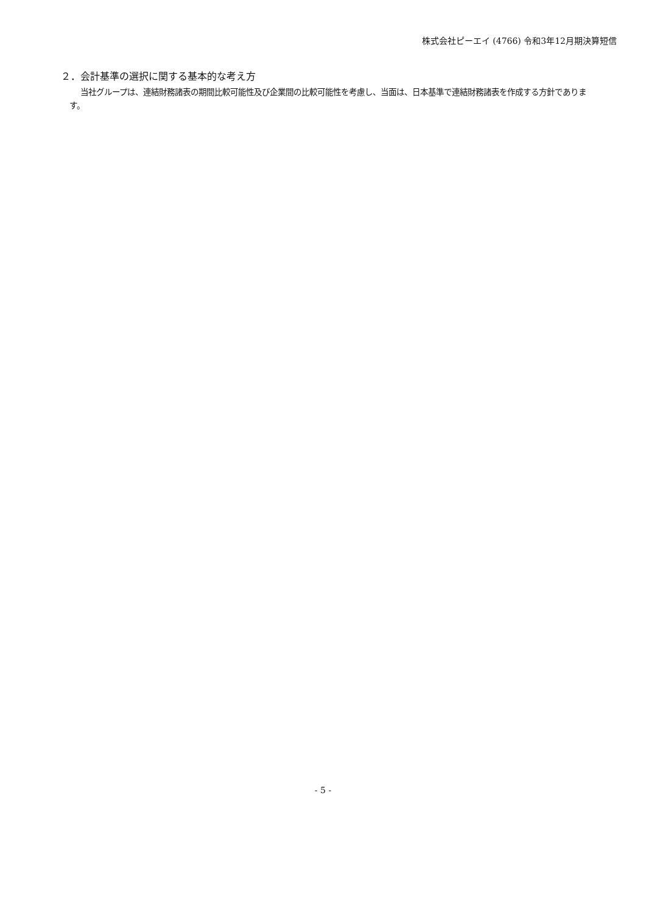株式会社ピーエイ (4766) 令和3年12月期決算短信
２．会計基準の選択に関する基本的な考え方
当社グループは、連結財務諸表の期間比較可能性及び企業間の比較可能性を考慮し、当面は、日本基準で連結財務諸表を作成する方針であります。
- 5 -